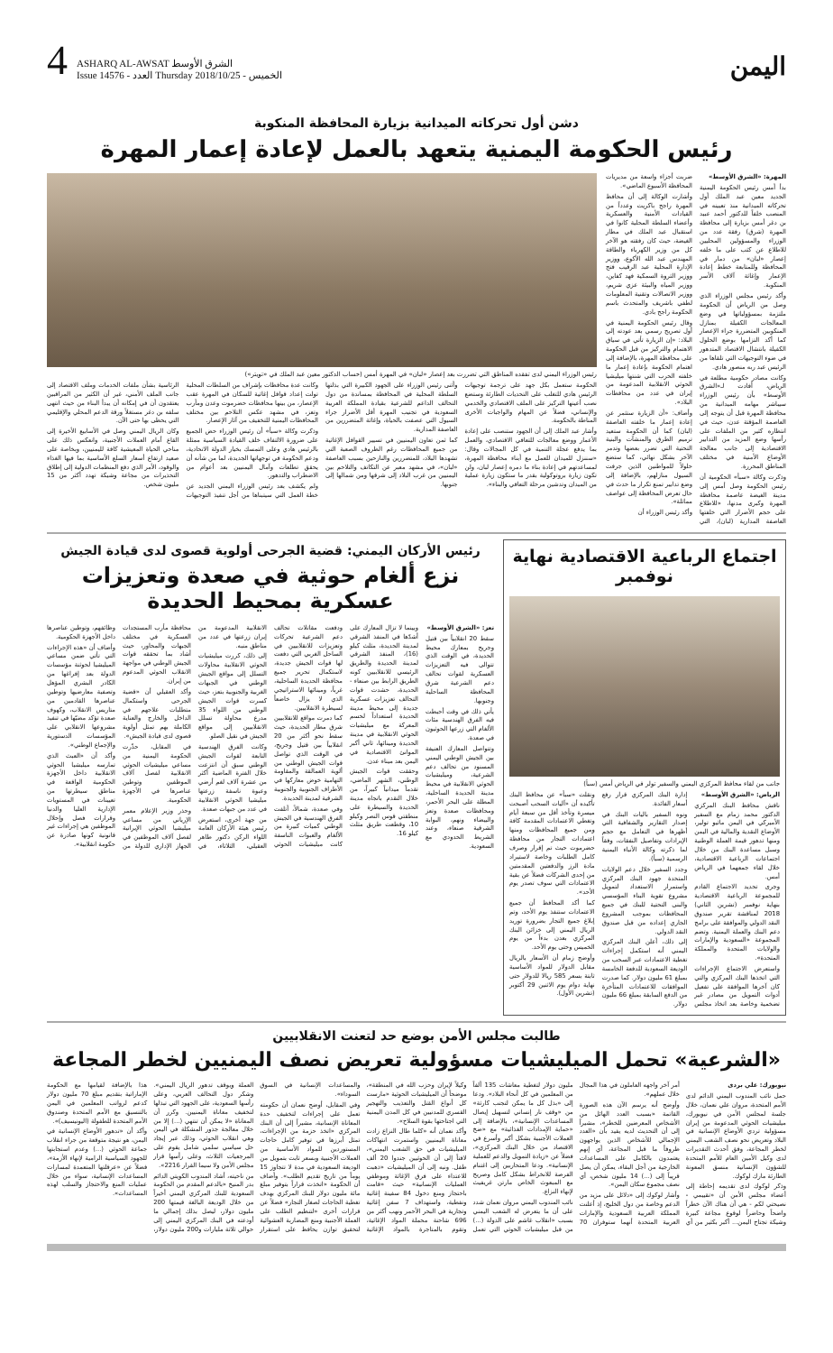اليمن
4 ASHARQ AL-AWSAT الشرق الأوسط
Issue 14576 - العدد Thursday 2018/10/25 - الخميس
دشن أول تحركاته الميدانية بزيارة المحافظة المنكوبة
رئيس الحكومة اليمنية يتعهد بالعمل لإعادة إعمار المهرة
المهرة: «الشرق الأوسط»
بدأ أمس رئيس الحكومة اليمنية الجديد معين عبد الملك أول تحركاته الميدانية منذ تعيينه في المنصب خلفاً للدكتور أحمد عبيد بن دغر أمس بزيارة إلى محافظة المهرة (شرق) رفقة عدد من الوزراء والمسؤولين المحليين للاطلاع عن كثب على ما خلفه إعصار «لبان» من دمار في المحافظة وللمتابعة خطط إعادة الإعمار وإغاثة آلاف الأسر المنكوبة.
وأكد رئيس مجلس الوزراء الذي وصل من الرياض أن الحكومة ملتزمة بمسؤولياتها في وضع المعالجات الكفيلة بمنازل المنكوبين المتضررة جراء الإعصار كما أكد التزامها بوضع الحلول الكفيلة بانتشال الاقتصاد المتدهور في ضوء التوجيهات التي تلقاها من الرئيس عبد ربه منصور هادي.
وكانت مصادر حكومية مطلعة في الرياض، أفادت لـ«الشرق الأوسط» بأن رئيس الوزراء سيباشر مهامه الميدانية من محافظة المهرة قبل أن يتوجه إلى العاصمة المؤقتة عدن، حيث في انتظاره كثير من الملفات على رأسها وضع المزيد من التدابير الاقتصادية إلى جانب معالجة الأوضاع الأمنية في مختلف المناطق المحررة.
وذكرت وكالة «سبأ» الحكومية أن رئيس الحكومة وصل أمس إلى مدينة الغيضة عاصمة محافظة المهرة وكبرى مدنها، «للاطلاع على حجم الأضرار التي خلفتها العاصفة المدارية (لبان)، التي ضربت أجزاء واسعة من مديريات المحافظة الأسبوع الماضي».
وأشارت الوكالة إلى أن محافظ المهرة راجح باكريت وعدداً من القيادات الأمنية والعسكرية وأعضاء السلطة المحلية كانوا في استقبال عبد الملك في مطار الغيضة، حيث كان رفقته هو الآخر كل من وزير الكهرباء والطاقة المهندس عبد الله الأكوع، ووزير الإدارة المحلية عبد الرقيب فتح ووزير الثروة السمكية فهد كفاين، ووزير المياه والبيئة عزي شريم، ووزير الاتصالات وتقنية المعلومات لطفي باشريف والمتحدث باسم الحكومة راجح بادي.
وقال رئيس الحكومة اليمنية في أول تصريح رسمي بعد عودته إلى البلاد: «إن الزيارة تأتي في سياق الاهتمام والتركيز من قبل الحكومة على محافظة المهرة، بالإضافة إلى اهتمام الحكومة بإعادة إعمار ما خلفته الحرب التي شنتها ميليشيا الحوثي الانقلابية المدعومة من إيران في عدد من محافظات البلاد».
وأضاف: «أن الزيارة ستثمر عن إعادة إعمار ما خلفته العاصفة (لبان) كما أن الحكومة ستعيد ترميم الطرق والمنشآت والبنية التحتية التي تضرر بعضها وتدمر الآخر بشكل نهائي، كما ستضع حلولاً للمواطنين الذين جرفت السيول منازلهم، بالإضافة إلى وضع تدابير تمنع تكرار ما حدث في حال تعرض المحافظة إلى عواصف مماثلة».
وأكد رئيس الوزراء أن
رئيس الوزراء اليمني لدى تفقده المناطق التي تضررت بعد إعصار «لبان» في المهرة أمس (حساب الدكتور معين عبد الملك في «تويتر»)
الحكومة ستعمل بكل جهد على ترجمة توجيهات الرئيس هادي للتغلب على التحديات الطارئة وستضع نصب أعينها التركيز على الملف الاقتصادي والخدمي والإنساني، فضلاً عن المهام والواجبات الأخرى المناطة بالحكومة.
وأشار عبد الملك إلى أن الجهود ستنصب على إعادة الأعمار ووضع معالجات للتعافي الاقتصادي، والعمل بما يدفع عجلة التنمية في كل المجالات وقال: «سننزل للميدان للعمل مع أبناء محافظة المهرة، لمساعدتهم في إعادة بناء ما دمره إعصار لبان، ولن تكون زيارة بروتوكولية بقدر ما ستكون زيارة عملية من الميدان وتدشين مرحلة التعافي والبناء».
وأثنى رئيس الوزراء على الجهود الكبيرة التي بذلتها السلطة المحلية في المحافظة بمساندة من دول التحالف الداعم للشرعية بقيادة المملكة العربية السعودية في تجنيب المهرة أقل الأضرار جراء السيول التي عصفت بالحياة، وإغاثة المتضررين من العاصفة المدارية.
كما ثمن تعاون اليمنيين في تسيير القوافل الإغاثية من جميع المحافظات رغم الظروف الصعبة التي تشهدها البلاد، للمتضررين والنازحين بسبب العاصفة «لبان»، في مشهد معبر عن التكاتف والتلاحم بين اليمنيين من غرب البلاد إلى شرقها ومن شمالها إلى جنوبها.
وكانت عدة محافظات بإشراف من السلطات المحلية تولت إعداد قوافل إغاثية للسكان في المهرة عقب الإعصار، من بينها محافظات حضرموت وعدن ومأرب وتعز، في مشهد عكس التلاحم بين مختلف المحافظات اليمنية للتخفيف من آثار الإعصار.
وذكرت وكالة «سبأ» أن رئيس الوزراء حض الجميع على ضرورة الالتفاف خلف القيادة السياسية ممثلة بالرئيس هادي وعلى التمسك بخيار الدولة الاتحادية، ودعم الحكومة في توجهاتها الجديدة، لما من شأنه أن يحقق تطلعات وآمال اليمنيين بعد أعوام من الاضطراب والتدهور.
ولم يكشف بعد رئيس الوزراء اليمني الجديد عن خطة العمل التي سيتبناها من أجل تنفيذ التوجيهات الرئاسية بشأن ملفات الخدمات وملف الاقتصاد إلى جانب الملف الأمني، غير أن الكثير من المراقبين يعتقدون أن في إمكانه أن يبدأ البناء من حيث انتهى سلفه بن دغر مستغلاً ورقة الدعم المحلي والإقليمي التي يحظى بها حتى الآن.
وكان الريال اليمني وصل في الأسابيع الأخيرة إلى القاع أمام العملات الأجنبية، وانعكس ذلك على مناحي الحياة المعيشية كافة لليمنيين، وبخاصة على صعيد ارتفاع أسعار السلع الأساسية بما فيها الغذاء والوقود، الأمر الذي دفع المنظمات الدولية إلى إطلاق التحذيرات من مجاعة وشيكة تهدد أكثر من 15 مليون شخص.
اجتماع الرباعية الاقتصادية نهاية نوفمبر
جانب من لقاء محافظ المركزي اليمني والسفير تولر في الرياض أمس (سبأ)
الرياض: «الشرق الأوسط»
ناقش محافظ البنك المركزي الدكتور محمد زمام مع السفير الأميركي في اليمن ماثيو تولير، الأوضاع النقدية والمالية في اليمن ومنها تدهور قيمة العملة الوطنية وسبل مساعدة البنك من خلال اجتماعات الرباعية الاقتصادية، خلال لقاء جمعهما في الرياض أمس.
وجرى تحديد الاجتماع القادم للمجموعة الرباعية الاقتصادية بنهاية نوفمبر (تشرين الثاني) 2018 لمناقشة تقرير صندوق النقد الدولي والموافقة على برامج دعم البنك والعملة اليمنية. وتضم المجموعة «السعودية والإمارات والولايات المتحدة والمملكة المتحدة».
واستعرض الاجتماع الإجراءات التي اتخذها البنك المركزي والتي كان آخرها الموافقة على تفعيل أدوات التمويل من مصادر غير تضخمية وخاصة بعد اتخاذ مجلس إدارة البنك المركزي قرار رفع أسعار الفائدة.
ونوه السفير باليات البنك في إصدار التقارير والشفافية التي أظهرها في التعامل مع حجم الإيرادات وتفاصيل النفقات، وفقاً لما ذكرته وكالة الأنباء اليمنية الرسمية (سبأ).
وجدد السفير خلال دعم الولايات المتحدة جهود البنك المركزي واستمرار الاستعداد لتمويل مشروع تقوية البناء المؤسسي والبنى التحتية للبنك في جميع المحافظات بموجب المشروع الجاري إعداده من قبل صندوق النقد الدولي.
إلى ذلك، أعلن البنك المركزي اليمني أنه استكمل إجراءات تغطية الاعتمادات عبر السحب من الوديعة السعودية للدفعة الخامسة بمبلغ 61 مليون دولار. كما صدرت الموافقات للاعتمادات المتأخرة من الدفع السابقة بمبلغ 66 مليون دولار.
ونقلت «سبأ» عن محافظ البنك تأكيده أن «آليات السحب أصبحت ميسرة وتأخذ أقل من سبعة أيام وتغطي الاعتمادات المقدمة كافة ومن جميع المحافظات ومنها اعتمادات التجار من محافظة حضرموت حيث تم إقرار وصرف كامل الطلبات وخاصة لاستيراد مادة الرز والدفعتين المقدمتين من إحدى الشركات فضلاً عن بقية الاعتمادات التي سوف تصدر يوم الأحد».
كما أكد المحافظ أن جميع الاعتمادات ستنفذ يوم الأحد، وتم إبلاغ جميع التجار بضرورة توريد الريال اليمني إلى خزائن البنك المركزي بعدن بدءاً من يوم الخميس وحتى يوم الأحد.
وأوضح زمام أن الأسعار بالريال مقابل الدولار للمواد الأساسية ثابتة بسعر 585 ريالا للدولار حتى نهاية دوام يوم الاثنين 29 أكتوبر (تشرين الأول).
رئيس الأركان اليمني: قضية الجرحى أولوية قصوى لدى قيادة الجيش
نزع ألغام حوثية في صعدة وتعزيزات عسكرية بمحيط الحديدة
تعز: «الشرق الأوسط»
سقط 20 انقلابياً بين قتيل وجريح بمعارك محيط الحديدة، في الوقت الذي تتوالى فيه التعزيزات العسكرية لقوات تحالف دعم الشرعية شرق المحافظة الساحلية وجنوبها.
يأتي ذلك في وقت أحبطت فيه الفرق الهندسية مئات الألغام التي زرعها الحوثيون في صعدة.
وتتواصل المعارك العنيفة بين الجيش الوطني اليمني المسنود من تحالف دعم الشرعية، وميليشيات الحوثي الانقلابية في محيط مدينة الحديدة الساحلية، المطلة على البحر الأحمر، ومحافظات صعدة وتعز والبيضاء ونهم، البوابة الشرقية صنعاء، وعند الشريط الحدودي مع السعودية.
وبينما لا تزال المعارك على أشدّها في المنفذ الشرقي لمدينة الحديدة، مثلث كيلو (16)، المنفذ الشرقي لمدينة الحديدة والطريق الرئيسي للانقلابيين كونه الطريق الرابط بين صنعاء - الحديدة، حشدت قوات التحالف تعزيزات عسكرية جديدة إلى محيط مدينة الحديدة استعداداً لحسم المعركة مع ميليشيات الحوثي الانقلابية في مدينة الحديدة ومينائها، ثاني أكبر الموانئ الاقتصادية في اليمن بعد ميناء عدن.
وحققت قوات الجيش الوطني، الشهر الماضي، تقدماً ميدانياً كبيراً، من خلال التقدم باتجاه مدينة الحديدة والسيطرة على منطقتي قوس النصر وكيلو 10، وقطعت طريق مثلث كيلو 16.
ودفعت مقاتلات تحالف دعم الشرعية تحركات وتعزيزات للانقلابيين في الساحل الغربي التي دفعت لها قوات الجيش جديدة، لاستكمال تحرير جميع محافظة الحديدة الساحلية، غرباً، ومينائها الاستراتيجي الذي لا يزال خاضعاً لسيطرة الانقلابيين.
كما دمرت مواقع للانقلابيين شرق مطار الحديدة، حيث سقط نحو أكثر من 20 انقلابياً بين قتيل وجريح، في الوقت الذي تواصل قوات الجيش الوطني من ألوية العمالقة والمقاومة التهامية خوض معاركها في الأطراف الجنوبية والجنوبية الشرقية لمدينة الحديدة.
وفي صعدة، شمالاً، أتلفت الفرق الهندسية في الجيش الوطني كميات كبيرة من الألغام والعبوات الناسفة كانت ميليشيات الحوثي الانقلابية المدعومة من إيران زرعتها في عدد من مناطق منبه.
إلى ذلك، كررت ميليشيات الحوثي الانقلابية محاولات التسلل إلى مواقع الجيش الوطني في الجبهات الغربية والجنوبية بتعز، حيث كسرت قوات الجيش الوطني من اللواء 35 مدرع محاولة تسلل الانقلابيين إلى مواقع الجيش في نقيل الصلو.
وكانت الفرق الهندسية التابعة لقوات الجيش الوطني سبق أن انتزعت خلال الفترة الماضية أكثر من عشرة آلاف لغم أرضي وعبوة ناسفة زرعتها ميليشيا الحوثي الانقلابية في عدد من جبهات صعدة.
من جهة أخرى، استعرض رئيس هيئة الأركان العامة اللواء الركن دكتور طاهر العقيلي، الثلاثاء، في محافظة مأرب المستجدات العسكرية في مختلف الجبهات والمحاور، حيث أشاد بما تحققه قوات الجيش الوطني في مواجهة الانقلاب الحوثي المدعوم من إيران.
وأكد العقيلي أن «قضية الجرحى واستكمال متطلبات علاجهم في الداخل والخارج والعناية الكاملة بهم تمثل أولوية قصوى لدى قيادة الجيش».
في المقابل، حذّرت الحكومة اليمنية من مساعي ميليشيات الحوثي الانقلابية لفصل آلاف الموظفين وتوطين عناصرها في الأجهزة الحكومية.
وحذر وزير الإعلام معمر الإرياني من مساعي ميليشيا الحوثي الإيرانية لفصل آلاف الموظفين في الجهاز الإداري للدولة من وظائفهم، وتوطين عناصرها داخل الأجهزة الحكومية.
وأضاف أن «هذه الإجراءات التي تأتي ضمن مساعي الميليشيا لحوثنة مؤسسات الدولة بعد إفراغها من الكادر البشري المؤهل وتصفية معارضيها وتوطين عناصرها القادمين من متاريس الانقلاب، وكهوف صعدة تؤكد مضيّها في تنفيذ مشروعها الانقلابي على المؤسسات الدستورية والإجماع الوطني».
وأكد أن «العبث الذي تمارسه ميليشيا الحوثي الانقلابية داخل الأجهزة الحكومية الواقعة في مناطق سيطرتها من تعيينات في المستويات الإدارية العليا والدنيا وقرارات فصل وإحلال الموظفين هي إجراءات غير قانونية كونها صادرة عن حكومة انقلابية».
طالبت مجلس الأمن بوضع حد لتعنت الانقلابيين
«الشرعية» تحمل الميليشيات مسؤولية تعريض نصف اليمنيين لخطر المجاعة
نيويورك: علي بردى
حمل نائب المندوب اليمني الدائم لدى الأمم المتحدة، مروان علي نعمان، خلال جلسة لمجلس الأمن في نيويورك، ميليشيات الحوثي المدعومة من إيران مسؤولية تردي الأوضاع الإنسانية في البلاد وتعريض نحو نصف الشعب اليمني لخطر المجاعة، وفق أحدث التقديرات لدى وكيل الأمين العام للأمم المتحدة للشؤون الإنسانية منسق المعونة الطارئة مارك لوكوك.
وذكر لوكوك لدى تقديمه إحاطة إلى أعضاء مجلس الأمن أن «تقييمي - نصيحتي لكم - هي أن هناك الآن خطراً واضحاً وحاضراً لوقوع مجاعة كبيرة وشيكة تجتاح اليمن... أكبر بكثير من أي أمر آخر واجهه العاملون في هذا المجال خلال عملهم».
وأوضح أنه يرسم الآن هذه الصورة القاتمة «بسبب العدد الهائل من الأشخاص المعرضين للخطر»، مشيراً إلى أن التحديث لديه يفيد بأن «العدد الإجمالي للأشخاص الذين يواجهون ظروفاً ما قبل المجاعة، أي إنهم يعتمدون بالكامل على المساعدات الخارجية من أجل البقاء، يمكن أن يصل قريباً إلى (...) 14 مليون شخص، أي نصف مجموع سكان اليمن».
وأشار لوكوك إلى «دلائل على مزيد من الدعم وخاصة من دول الخليج، إذ أعلنت المملكة العربية السعودية والإمارات العربية المتحدة أنهما ستوفران 70 مليون دولار لتغطية معاشات 135 ألفاً من المعلمين في كل أنحاء البلاد». ودعا إلى «بذل كل ما يمكن لتجنب كارثة» من «وقف نار إنساني لتسهيل إيصال المساعدات الإنسانية»، بالإضافة إلى «حماية الإمدادات الغذائية» مع «ضخ العملات الأجنبية بشكل أكبر وأسرع في الاقتصاد من خلال البنك المركزي»، فضلاً عن «زيادة التمويل والدعم للعملية الإنسانية». ودعا المتحاربين إلى اغتنام الفرصة للانخراط بشكل كامل وصريح مع المبعوث الخاص مارتن غريفيث لإنهاء النزاع.
نائب المندوب اليمني مروان نعمان شدد على أن ما يتعرض له الشعب اليمني بسبب «انقلاب غاشم على الدولة (...) من قبل ميليشيات الحوثي التي تعمل وكيلاً لإيران وحزب الله في المنطقة»، موضحاً أن الميليشيات الحوثية «مارست كل أنواع القتل والتعذيب والتهجير القسري للمدنيين في كل المدن اليمنية التي اجتاحتها بقوة السلاح».
وأكد نعمان أنه «كلما طال النزاع زادت معاناة اليمنيين واستمرت انتهاكات الميليشيات في حق الشعب اليمني»، لافتاً إلى أن الحوثيين جندوا 20 ألف طفل. ونبه إلى أن الميليشيات «ذهبت للاعتداء على فرق الإغاثة وموظفي العمليات الإنسانية» حيث «قامت باحتجاز ومنع دخول 84 سفينة إغاثية ونفطية، واستهداف 7 سفن إغاثية وتجارية في البحر الأحمر ونهب أكثر من 696 شاحنة محملة المواد الإغاثية، وتقوم بالمتاجرة بالمواد الإغاثية والمساعدات الإنسانية في السوق السوداء».
وفي المقابل، أوضح نعمان أن حكومته تعمل على إجراءات لتخفيف حدة المعاناة الإنسانية، مشيراً إلى أن البنك المركزي «اتخذ حزمة من الإجراءات، تمثل أبرزها في توفير كامل حاجات المستوردين للمواد الأساسية من العملات الأجنبية وبسعر ثابت بتمويل من الوديعة السعودية في مدة لا تتجاوز 15 يوماً من تاريخ تقديم الطلب». وأضاف أن الحكومة «اتخذت قراراً بتوفير مبلغ مائة مليون دولار للبنك المركزي بهدف تغطية الحاجات لصغار التجار» فضلاً عن قرارات أخرى «لتنظيم الطلب على العملة الأجنبية ومنع المضاربة العشوائية لتحقيق توازن يحافظ على استقرار العملة ويوقف تدهور الريال اليمني». وشكر دول التحالف العربي، وعلى رأسها السعودية، على الجهود التي تبذلها لتخفيف معاناة اليمنيين. وكرر أن المعاناة «لا يمكن أن تنتهي (...) إلا من خلال معالجة جذور المشكلة في اليمن وهي انقلاب الحوثي، وذلك عبر إيجاد حل سياسي سلمي شامل يقوم على المرجعيات الثلاث، وعلى رأسها قرار مجلس الأمن ولا سيما القرار 2216».
من ناحيته، أشاد المندوب الكويتي الدائم بدر المنيخ «بالدعم المقدم من الحكومة السعودية للبنك المركزي اليمني أخيراً من خلال الوديعة البالغة قيمتها 200 مليون دولار، ليصل بذلك إجمالي ما أودعته في البنك المركزي اليمني إلى حوالي ثلاثة مليارات و200 مليون دولار، هذا بالإضافة لقيامها مع الحكومة الإماراتية بتقديم مبلغ 70 مليون دولار كدعم لرواتب المعلمين في اليمن بالتنسيق مع الأمم المتحدة وصندوق الأمم المتحدة للطفولة (اليونيسيف)».
وأكد أن «تدهور الأوضاع الإنسانية في اليمن، هو نتيجة متوقعة من جراء انقلاب جماعة الحوثي (...) وعدم استجابتها للجهود السياسية الرامية لإنهاء الأزمة»، فضلاً عن «عرقلتها المتعمدة لمسارات المساعدات الإنسانية، سواء من خلال عمليات المنع والاحتجاز والسلب لهذه المساعدات».